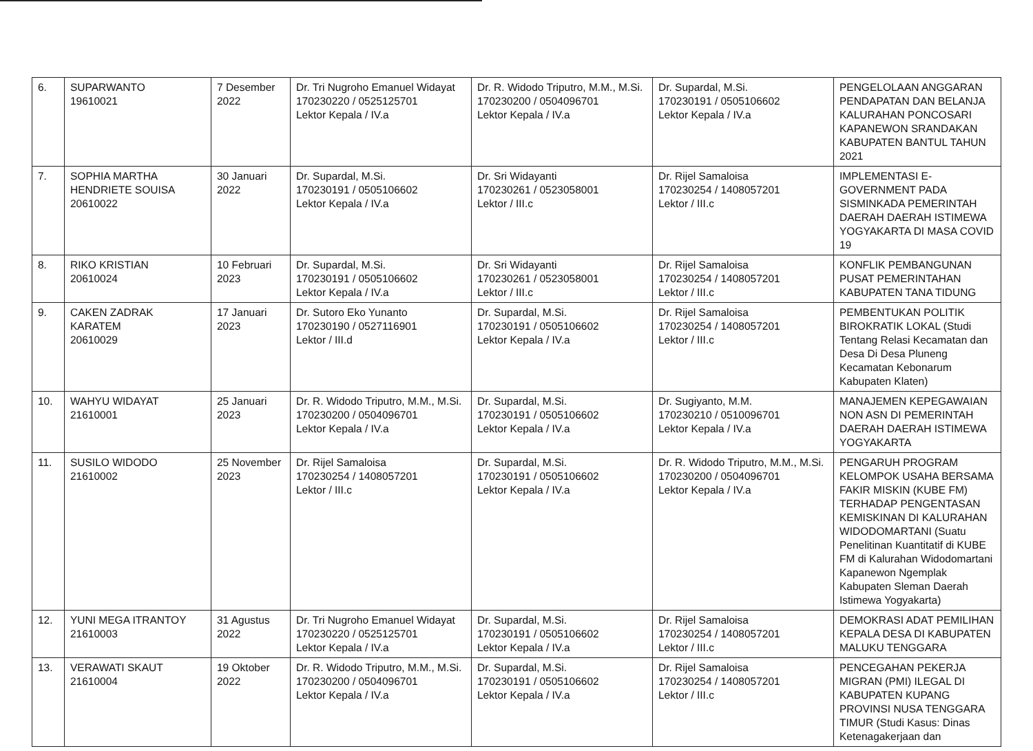| 6. | SUPARWANTO 19610021 | 7 Desember 2022 | Dr. Tri Nugroho Emanuel Widayat 170230220 / 0525125701 Lektor Kepala / IV.a | Dr. R. Widodo Triputro, M.M., M.Si. 170230200 / 0504096701 Lektor Kepala / IV.a | Dr. Supardal, M.Si. 170230191 / 0505106602 Lektor Kepala / IV.a | PENGELOLAAN ANGGARAN PENDAPATAN DAN BELANJA KALURAHAN PONCOSARI KAPANEWON SRANDAKAN KABUPATEN BANTUL TAHUN 2021 |
| 7. | SOPHIA MARTHA HENDRIETE SOUISA 20610022 | 30 Januari 2022 | Dr. Supardal, M.Si. 170230191 / 0505106602 Lektor Kepala / IV.a | Dr. Sri Widayanti 170230261 / 0523058001 Lektor / III.c | Dr. Rijel Samaloisa 170230254 / 1408057201 Lektor / III.c | IMPLEMENTASI E-GOVERNMENT PADA SISMINKADA PEMERINTAH DAERAH DAERAH ISTIMEWA YOGYAKARTA DI MASA COVID 19 |
| 8. | RIKO KRISTIAN 20610024 | 10 Februari 2023 | Dr. Supardal, M.Si. 170230191 / 0505106602 Lektor Kepala / IV.a | Dr. Sri Widayanti 170230261 / 0523058001 Lektor / III.c | Dr. Rijel Samaloisa 170230254 / 1408057201 Lektor / III.c | KONFLIK PEMBANGUNAN PUSAT PEMERINTAHAN KABUPATEN TANA TIDUNG |
| 9. | CAKEN ZADRAK KARATEM 20610029 | 17 Januari 2023 | Dr. Sutoro Eko Yunanto 170230190 / 0527116901 Lektor / III.d | Dr. Supardal, M.Si. 170230191 / 0505106602 Lektor Kepala / IV.a | Dr. Rijel Samaloisa 170230254 / 1408057201 Lektor / III.c | PEMBENTUKAN POLITIK BIROKRATIK LOKAL (Studi Tentang Relasi Kecamatan dan Desa Di Desa Pluneng Kecamatan Kebonarum Kabupaten Klaten) |
| 10. | WAHYU WIDAYAT 21610001 | 25 Januari 2023 | Dr. R. Widodo Triputro, M.M., M.Si. 170230200 / 0504096701 Lektor Kepala / IV.a | Dr. Supardal, M.Si. 170230191 / 0505106602 Lektor Kepala / IV.a | Dr. Sugiyanto, M.M. 170230210 / 0510096701 Lektor Kepala / IV.a | MANAJEMEN KEPEGAWAIAN NON ASN DI PEMERINTAH DAERAH DAERAH ISTIMEWA YOGYAKARTA |
| 11. | SUSILO WIDODO 21610002 | 25 November 2023 | Dr. Rijel Samaloisa 170230254 / 1408057201 Lektor / III.c | Dr. Supardal, M.Si. 170230191 / 0505106602 Lektor Kepala / IV.a | Dr. R. Widodo Triputro, M.M., M.Si. 170230200 / 0504096701 Lektor Kepala / IV.a | PENGARUH PROGRAM KELOMPOK USAHA BERSAMA FAKIR MISKIN (KUBE FM) TERHADAP PENGENTASAN KEMISKINAN DI KALURAHAN WIDODOMARTANI (Suatu Penelitinan Kuantitatif di KUBE FM di Kalurahan Widodomartani Kapanewon Ngemplak Kabupaten Sleman Daerah Istimewa Yogyakarta) |
| 12. | YUNI MEGA ITRANTOY 21610003 | 31 Agustus 2022 | Dr. Tri Nugroho Emanuel Widayat 170230220 / 0525125701 Lektor Kepala / IV.a | Dr. Supardal, M.Si. 170230191 / 0505106602 Lektor Kepala / IV.a | Dr. Rijel Samaloisa 170230254 / 1408057201 Lektor / III.c | DEMOKRASI ADAT PEMILIHAN KEPALA DESA DI KABUPATEN MALUKU TENGGARA |
| 13. | VERAWATI SKAUT 21610004 | 19 Oktober 2022 | Dr. R. Widodo Triputro, M.M., M.Si. 170230200 / 0504096701 Lektor Kepala / IV.a | Dr. Supardal, M.Si. 170230191 / 0505106602 Lektor Kepala / IV.a | Dr. Rijel Samaloisa 170230254 / 1408057201 Lektor / III.c | PENCEGAHAN PEKERJA MIGRAN (PMI) ILEGAL DI KABUPATEN KUPANG PROVINSI NUSA TENGGARA TIMUR (Studi Kasus: Dinas Ketenagakerjaan dan |